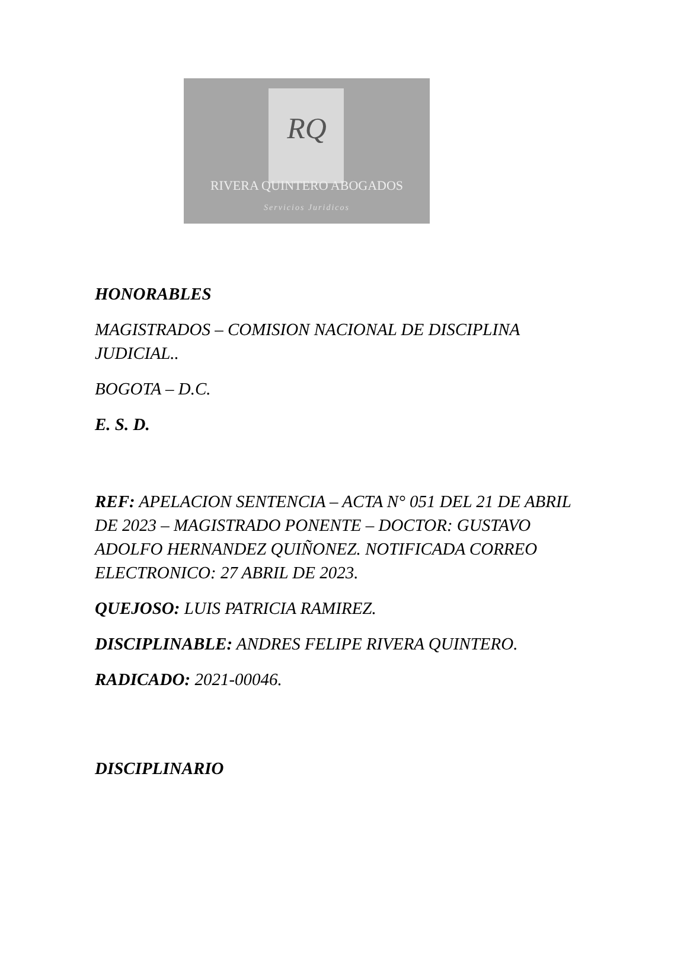RQ
RIVERA QUINTERO ABOGADOS
Servicios Juridicos
HONORABLES
MAGISTRADOS – COMISION NACIONAL DE DISCIPLINA JUDICIAL..
BOGOTA – D.C.
E. S. D.
REF: APELACION SENTENCIA – ACTA N° 051 DEL 21 DE ABRIL DE 2023 – MAGISTRADO PONENTE – DOCTOR: GUSTAVO ADOLFO HERNANDEZ QUIÑONEZ. NOTIFICADA CORREO ELECTRONICO: 27 ABRIL DE 2023.
QUEJOSO: LUIS PATRICIA RAMIREZ.
DISCIPLINABLE: ANDRES FELIPE RIVERA QUINTERO.
RADICADO: 2021-00046.
DISCIPLINARIO